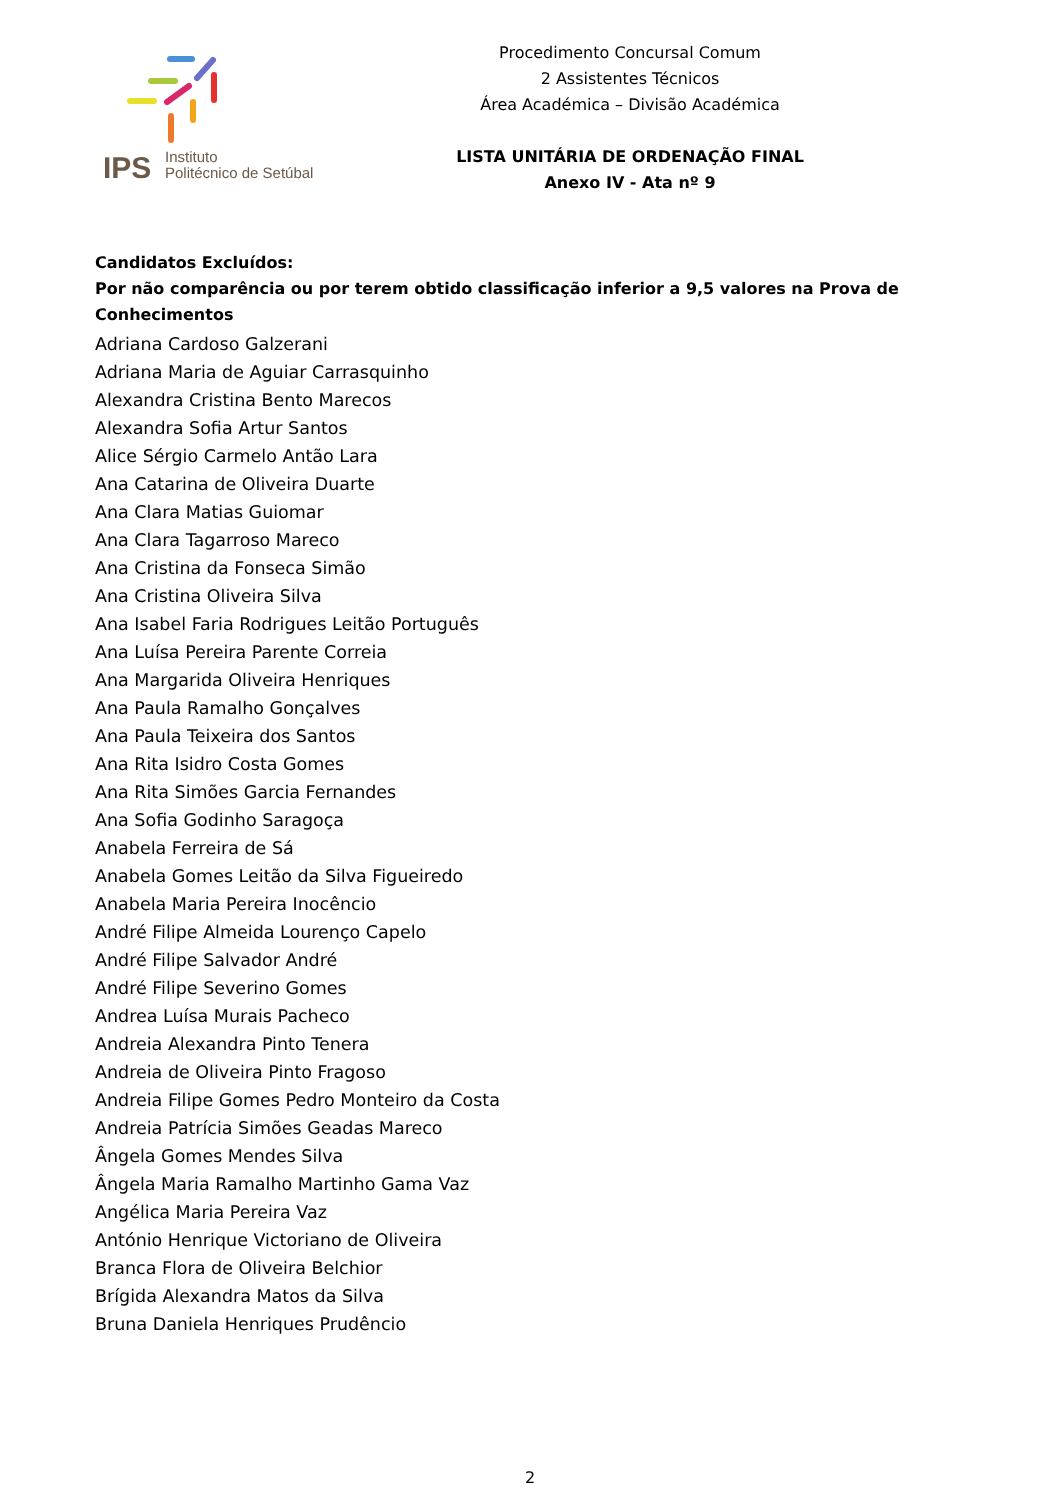IPS
Instituto
Politécnico de Setúbal
Procedimento Concursal Comum
2 Assistentes Técnicos
Área Académica – Divisão Académica
LISTA UNITÁRIA DE ORDENAÇÃO FINAL
Anexo IV - Ata nº 9
Candidatos Excluídos:
Por não comparência ou por terem obtido classificação inferior a 9,5 valores na Prova de Conhecimentos
Adriana Cardoso Galzerani
Adriana Maria de Aguiar Carrasquinho
Alexandra Cristina Bento Marecos
Alexandra Sofia Artur Santos
Alice Sérgio Carmelo Antão Lara
Ana Catarina de Oliveira Duarte
Ana Clara Matias Guiomar
Ana Clara Tagarroso Mareco
Ana Cristina da Fonseca Simão
Ana Cristina Oliveira Silva
Ana Isabel Faria Rodrigues Leitão Português
Ana Luísa Pereira Parente Correia
Ana Margarida Oliveira Henriques
Ana Paula Ramalho Gonçalves
Ana Paula Teixeira dos Santos
Ana Rita Isidro Costa Gomes
Ana Rita Simões Garcia Fernandes
Ana Sofia Godinho Saragoça
Anabela Ferreira de Sá
Anabela Gomes Leitão da Silva Figueiredo
Anabela Maria Pereira Inocêncio
André Filipe Almeida Lourenço Capelo
André Filipe Salvador André
André Filipe Severino Gomes
Andrea Luísa Murais Pacheco
Andreia Alexandra Pinto Tenera
Andreia de Oliveira Pinto Fragoso
Andreia Filipe Gomes Pedro Monteiro da Costa
Andreia Patrícia Simões Geadas Mareco
Ângela Gomes Mendes Silva
Ângela Maria Ramalho Martinho Gama Vaz
Angélica Maria Pereira Vaz
António Henrique Victoriano de Oliveira
Branca Flora de Oliveira Belchior
Brígida Alexandra Matos da Silva
Bruna Daniela Henriques Prudêncio
2